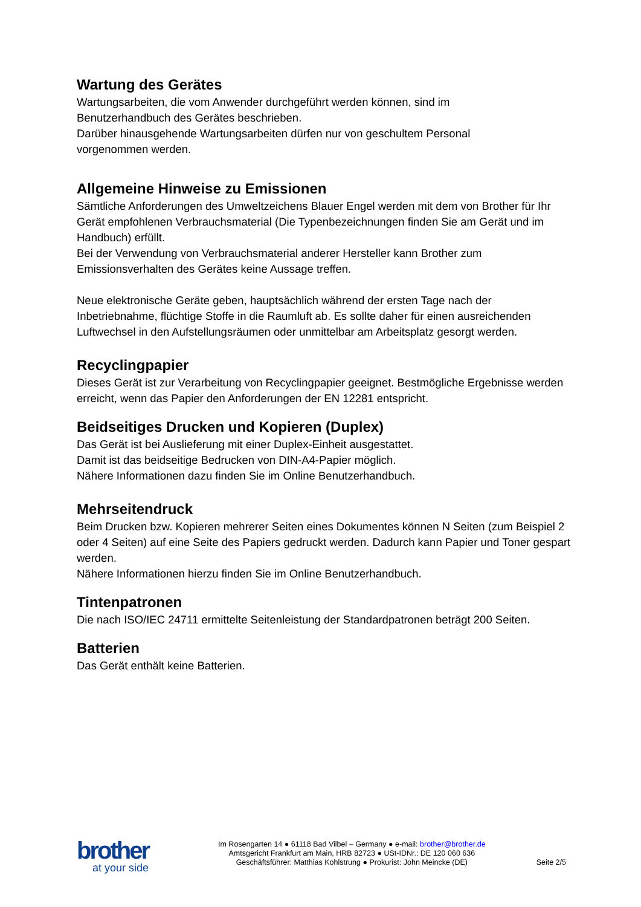Wartung des Gerätes
Wartungsarbeiten, die vom Anwender durchgeführt werden können, sind im
Benutzerhandbuch des Gerätes beschrieben.
Darüber hinausgehende Wartungsarbeiten dürfen nur von geschultem Personal
vorgenommen werden.
Allgemeine Hinweise zu Emissionen
Sämtliche Anforderungen des Umweltzeichens Blauer Engel werden mit dem von Brother für Ihr Gerät empfohlenen Verbrauchsmaterial (Die Typenbezeichnungen finden Sie am Gerät und im Handbuch) erfüllt.
Bei der Verwendung von Verbrauchsmaterial anderer Hersteller kann Brother zum Emissionsverhalten des Gerätes keine Aussage treffen.
Neue elektronische Geräte geben, hauptsächlich während der ersten Tage nach der Inbetriebnahme, flüchtige Stoffe in die Raumluft ab. Es sollte daher für einen ausreichenden Luftwechsel in den Aufstellungsräumen oder unmittelbar am Arbeitsplatz gesorgt werden.
Recyclingpapier
Dieses Gerät ist zur Verarbeitung von Recyclingpapier geeignet. Bestmögliche Ergebnisse werden erreicht, wenn das Papier den Anforderungen der EN 12281 entspricht.
Beidseitiges Drucken und Kopieren (Duplex)
Das Gerät ist bei Auslieferung mit einer Duplex-Einheit ausgestattet.
Damit ist das beidseitige Bedrucken von DIN-A4-Papier möglich.
Nähere Informationen dazu finden Sie im Online Benutzerhandbuch.
Mehrseitendruck
Beim Drucken bzw. Kopieren mehrerer Seiten eines Dokumentes können N Seiten (zum Beispiel 2 oder 4 Seiten) auf eine Seite des Papiers gedruckt werden. Dadurch kann Papier und Toner gespart werden.
Nähere Informationen hierzu finden Sie im Online Benutzerhandbuch.
Tintenpatronen
Die nach ISO/IEC 24711 ermittelte Seitenleistung der Standardpatronen beträgt 200 Seiten.
Batterien
Das Gerät enthält keine Batterien.
brother
at your side
Im Rosengarten 14 ● 61118 Bad Vilbel – Germany ● e-mail: brother@brother.de
Amtsgericht Frankfurt am Main, HRB 82723 ● USt-IDNr.: DE 120 060 636
Geschäftsführer: Matthias Kohlstrung ● Prokurist: John Meincke (DE)
Seite 2/5